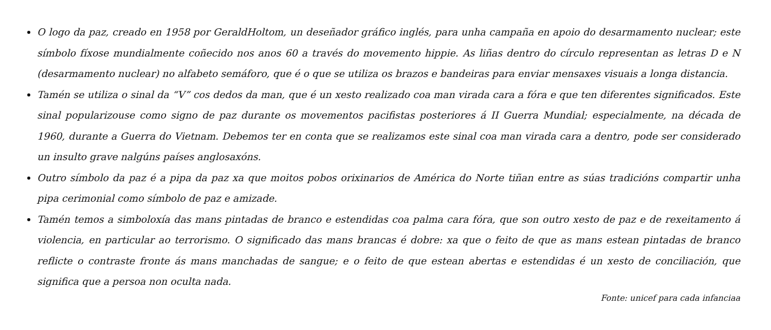O logo da paz, creado en 1958 por GeraldHoltom, un deseñador gráfico inglés, para unha campaña en apoio do desarmamento nuclear; este símbolo fíxose mundialmente coñecido nos anos 60 a través do movemento hippie. As liñas dentro do círculo representan as letras D e N (desarmamento nuclear) no alfabeto semáforo, que é o que se utiliza os brazos e bandeiras para enviar mensaxes visuais a longa distancia.
Tamén se utiliza o sinal da “V” cos dedos da man, que é un xesto realizado coa man virada cara a fóra e que ten diferentes significados. Este sinal popularizouse como signo de paz durante os movementos pacifistas posteriores á II Guerra Mundial; especialmente, na década de 1960, durante a Guerra do Vietnam. Debemos ter en conta que se realizamos este sinal coa man virada cara a dentro, pode ser considerado un insulto grave nalgúns países anglosaxóns.
Outro símbolo da paz é a pipa da paz xa que moitos pobos orixinarios de América do Norte tiñan entre as súas tradicións compartir unha pipa cerimonial como símbolo de paz e amizade.
Tamén temos a simboloxía das mans pintadas de branco e estendidas coa palma cara fóra, que son outro xesto de paz e de rexeitamento á violencia, en particular ao terrorismo. O significado das mans brancas é dobre: xa que o feito de que as mans estean pintadas de branco reflicte o contraste fronte ás mans manchadas de sangue; e o feito de que estean abertas e estendidas é un xesto de conciliación, que significa que a persoa non oculta nada.
Fonte: unicef para cada infanciaa